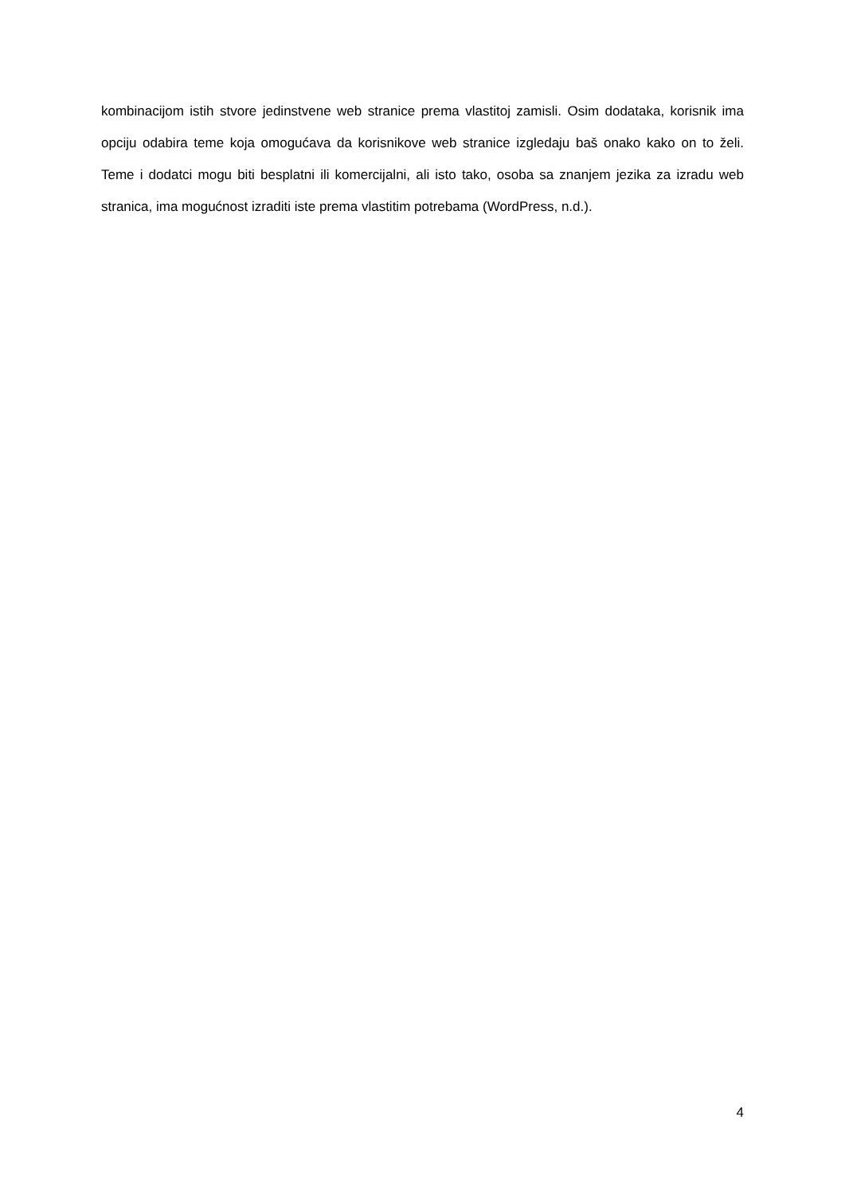kombinacijom istih stvore jedinstvene web stranice prema vlastitoj zamisli. Osim dodataka, korisnik ima opciju odabira teme koja omogućava da korisnikove web stranice izgledaju baš onako kako on to želi. Teme i dodatci mogu biti besplatni ili komercijalni, ali isto tako, osoba sa znanjem jezika za izradu web stranica, ima mogućnost izraditi iste prema vlastitim potrebama (WordPress, n.d.).
4